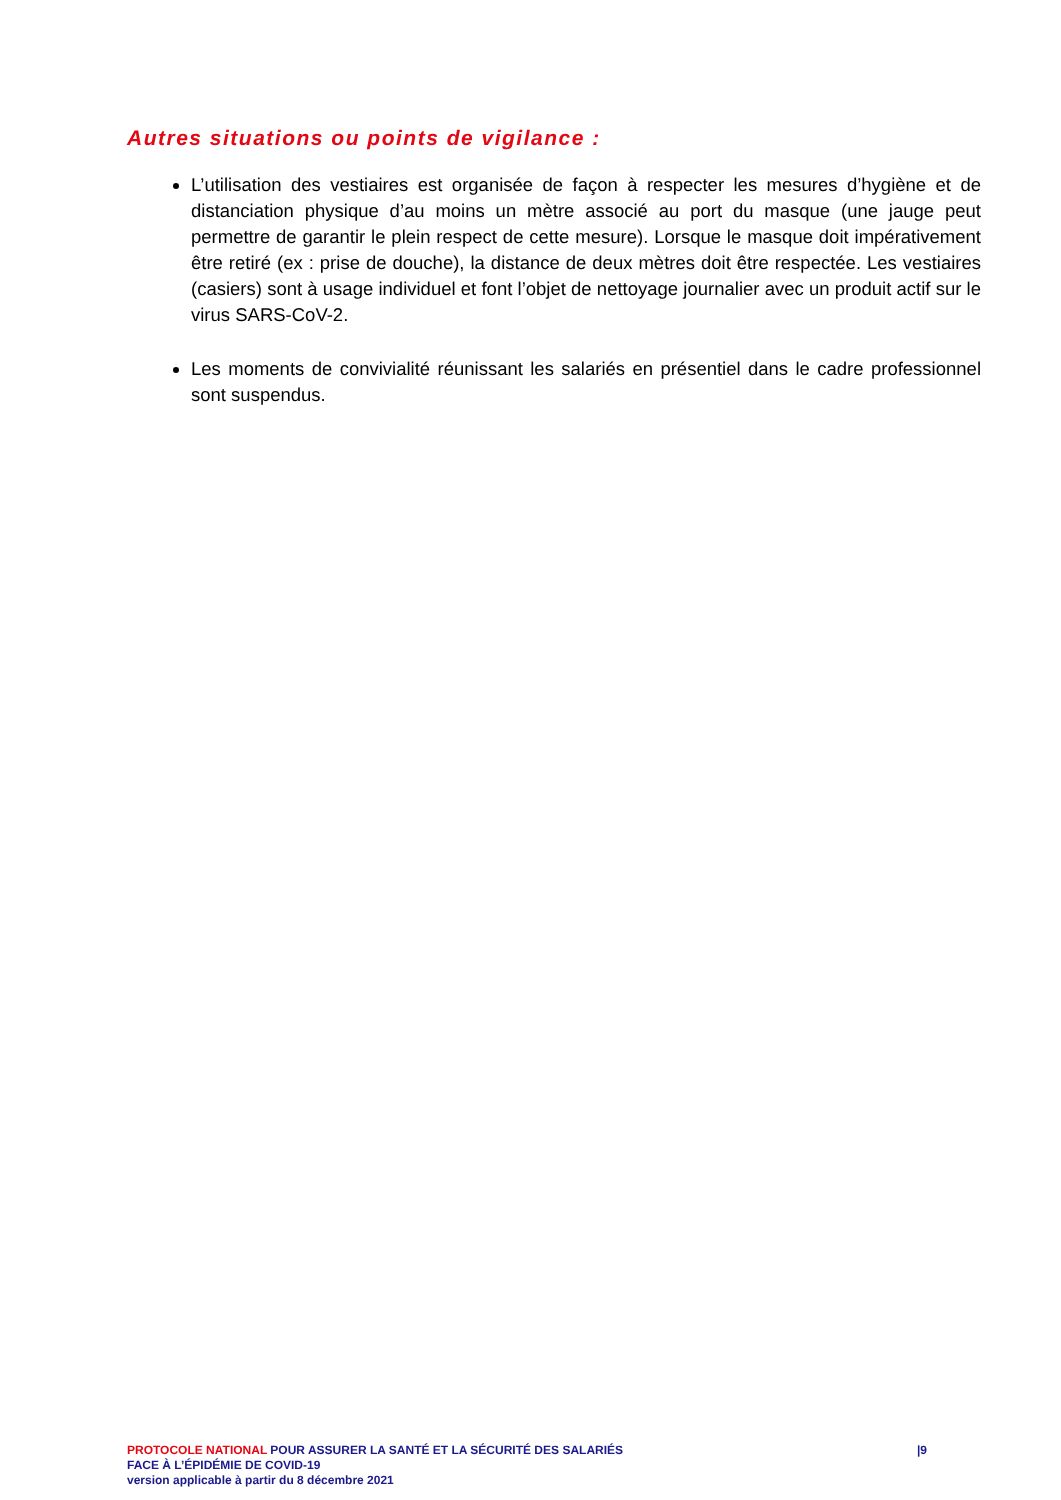Autres situations ou points de vigilance :
L’utilisation des vestiaires est organisée de façon à respecter les mesures d’hygiène et de distanciation physique d’au moins un mètre associé au port du masque (une jauge peut permettre de garantir le plein respect de cette mesure). Lorsque le masque doit impérativement être retiré (ex : prise de douche), la distance de deux mètres doit être respectée. Les vestiaires (casiers) sont à usage individuel et font l’objet de nettoyage journalier avec un produit actif sur le virus SARS-CoV-2.
Les moments de convivialité réunissant les salariés en présentiel dans le cadre professionnel sont suspendus.
PROTOCOLE NATIONAL POUR ASSURER LA SANTÉ ET LA SÉCURITÉ DES SALARIÉS
FACE À L’ÉPIDÉMIE DE COVID-19
version applicable à partir du 8 décembre 2021
|9